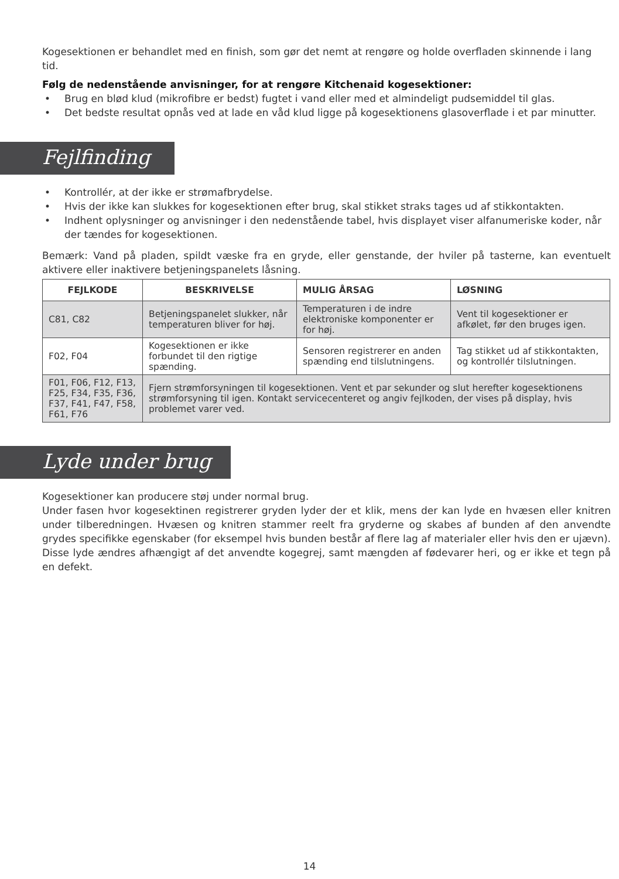Kogesektionen er behandlet med en finish, som gør det nemt at rengøre og holde overfladen skinnende i lang tid.
Følg de nedenstående anvisninger, for at rengøre Kitchenaid kogesektioner:
• Brug en blød klud (mikrofibre er bedst) fugtet i vand eller med et almindeligt pudsemiddel til glas.
• Det bedste resultat opnås ved at lade en våd klud ligge på kogesektionens glasoverflade i et par minutter.
Fejlfinding
• Kontrollér, at der ikke er strømafbrydelse.
• Hvis der ikke kan slukkes for kogesektionen efter brug, skal stikket straks tages ud af stikkontakten.
• Indhent oplysninger og anvisninger i den nedenstående tabel, hvis displayet viser alfanumeriske koder, når der tændes for kogesektionen.
Bemærk: Vand på pladen, spildt væske fra en gryde, eller genstande, der hviler på tasterne, kan eventuelt aktivere eller inaktivere betjeningspanelets låsning.
| FEJLKODE | BESKRIVELSE | MULIG ÅRSAG | LØSNING |
| --- | --- | --- | --- |
| C81, C82 | Betjeningspanelet slukker, når temperaturen bliver for høj. | Temperaturen i de indre elektroniske komponenter er for høj. | Vent til kogesektioner er afkølet, før den bruges igen. |
| F02, F04 | Kogesektionen er ikke forbundet til den rigtige spænding. | Sensoren registrerer en anden spænding end tilslutningens. | Tag stikket ud af stikkontakten, og kontrollér tilslutningen. |
| F01, F06, F12, F13, F25, F34, F35, F36, F37, F41, F47, F58, F61, F76 | Fjern strømforsyningen til kogesektionen. Vent et par sekunder og slut herefter kogesektionens strømforsyning til igen. Kontakt servicecenteret og angiv fejlkoden, der vises på display, hvis problemet varer ved. | | |
Lyde under brug
Kogesektioner kan producere støj under normal brug.
Under fasen hvor kogesektinen registrerer gryden lyder der et klik, mens der kan lyde en hvæsen eller knitren under tilberedningen. Hvæsen og knitren stammer reelt fra gryderne og skabes af bunden af den anvendte grydes specifikke egenskaber (for eksempel hvis bunden består af flere lag af materialer eller hvis den er ujævn). Disse lyde ændres afhængigt af det anvendte kogegrej, samt mængden af fødevarer heri, og er ikke et tegn på en defekt.
14